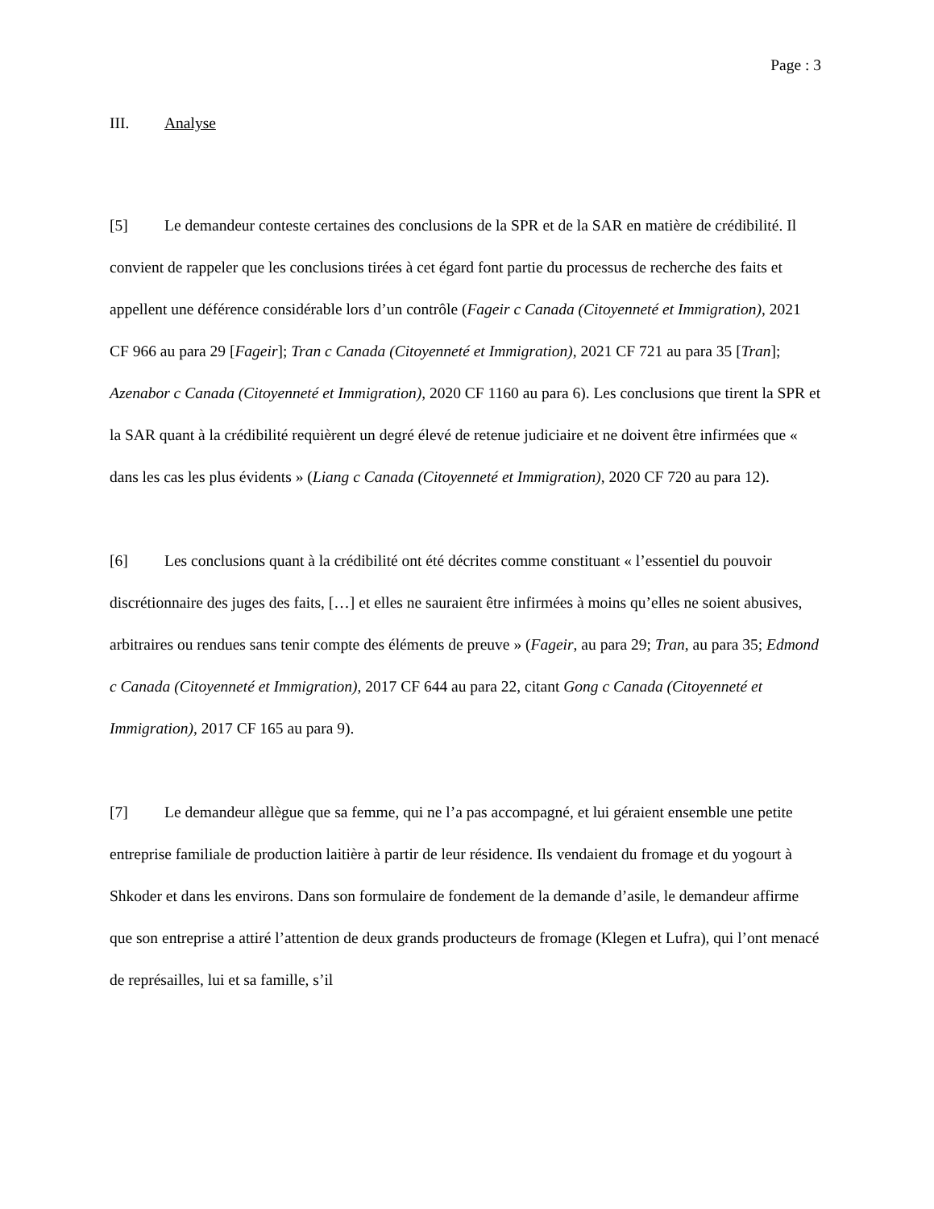Page : 3
III. Analyse
[5] Le demandeur conteste certaines des conclusions de la SPR et de la SAR en matière de crédibilité. Il convient de rappeler que les conclusions tirées à cet égard font partie du processus de recherche des faits et appellent une déférence considérable lors d’un contrôle (Fageir c Canada (Citoyenneté et Immigration), 2021 CF 966 au para 29 [Fageir]; Tran c Canada (Citoyenneté et Immigration), 2021 CF 721 au para 35 [Tran]; Azenabor c Canada (Citoyenneté et Immigration), 2020 CF 1160 au para 6). Les conclusions que tirent la SPR et la SAR quant à la crédibilité requièrent un degré élevé de retenue judiciaire et ne doivent être infirmées que « dans les cas les plus évidents » (Liang c Canada (Citoyenneté et Immigration), 2020 CF 720 au para 12).
[6] Les conclusions quant à la crédibilité ont été décrites comme constituant « l’essentiel du pouvoir discrétionnaire des juges des faits, […] et elles ne sauraient être infirmées à moins qu’elles ne soient abusives, arbitraires ou rendues sans tenir compte des éléments de preuve » (Fageir, au para 29; Tran, au para 35; Edmond c Canada (Citoyenneté et Immigration), 2017 CF 644 au para 22, citant Gong c Canada (Citoyenneté et Immigration), 2017 CF 165 au para 9).
[7] Le demandeur allègue que sa femme, qui ne l’a pas accompagné, et lui géraient ensemble une petite entreprise familiale de production laitière à partir de leur résidence. Ils vendaient du fromage et du yogourt à Shkoder et dans les environs. Dans son formulaire de fondement de la demande d’asile, le demandeur affirme que son entreprise a attiré l’attention de deux grands producteurs de fromage (Klegen et Lufra), qui l’ont menacé de représailles, lui et sa famille, s’il